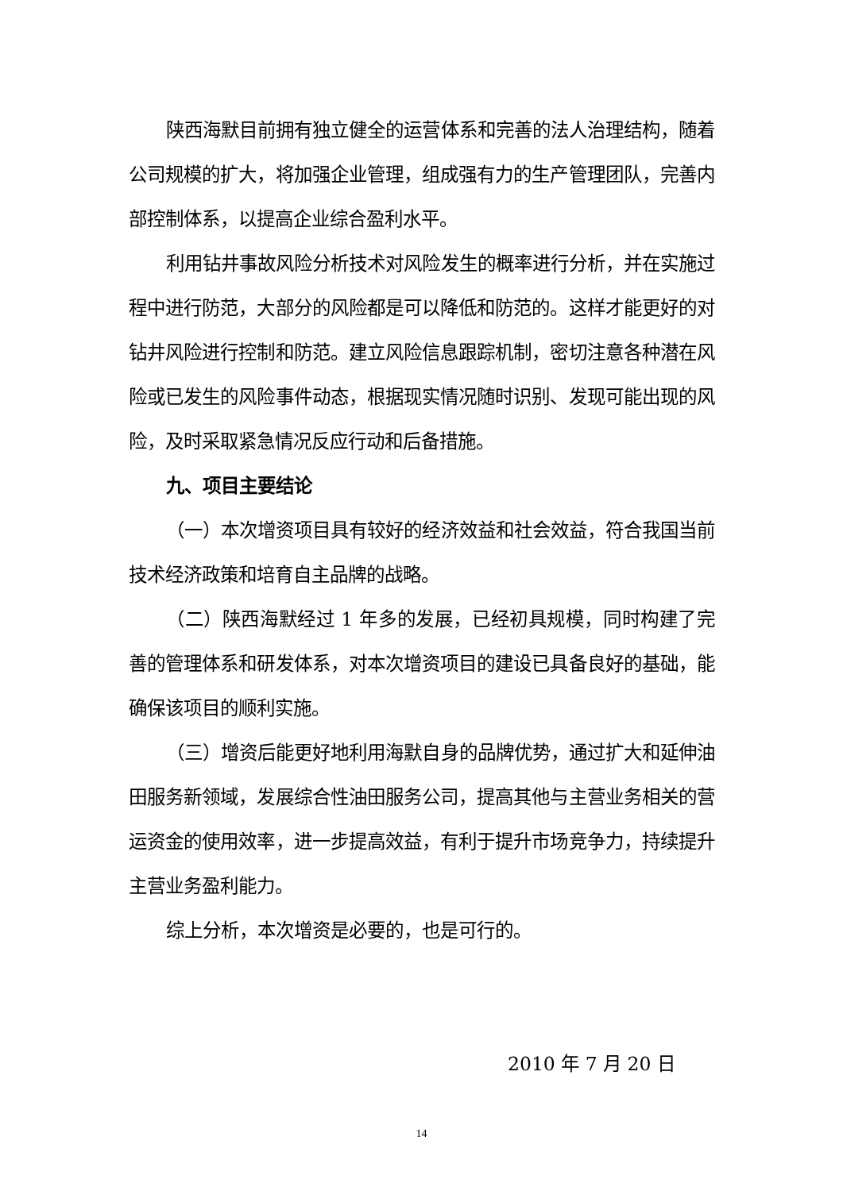陕西海默目前拥有独立健全的运营体系和完善的法人治理结构，随着公司规模的扩大，将加强企业管理，组成强有力的生产管理团队，完善内部控制体系，以提高企业综合盈利水平。
利用钻井事故风险分析技术对风险发生的概率进行分析，并在实施过程中进行防范，大部分的风险都是可以降低和防范的。这样才能更好的对钻井风险进行控制和防范。建立风险信息跟踪机制，密切注意各种潜在风险或已发生的风险事件动态，根据现实情况随时识别、发现可能出现的风险，及时采取紧急情况反应行动和后备措施。
九、项目主要结论
（一）本次增资项目具有较好的经济效益和社会效益，符合我国当前技术经济政策和培育自主品牌的战略。
（二）陕西海默经过 1 年多的发展，已经初具规模，同时构建了完善的管理体系和研发体系，对本次增资项目的建设已具备良好的基础，能确保该项目的顺利实施。
（三）增资后能更好地利用海默自身的品牌优势，通过扩大和延伸油田服务新领域，发展综合性油田服务公司，提高其他与主营业务相关的营运资金的使用效率，进一步提高效益，有利于提升市场竞争力，持续提升主营业务盈利能力。
综上分析，本次增资是必要的，也是可行的。
2010 年 7 月 20 日
14